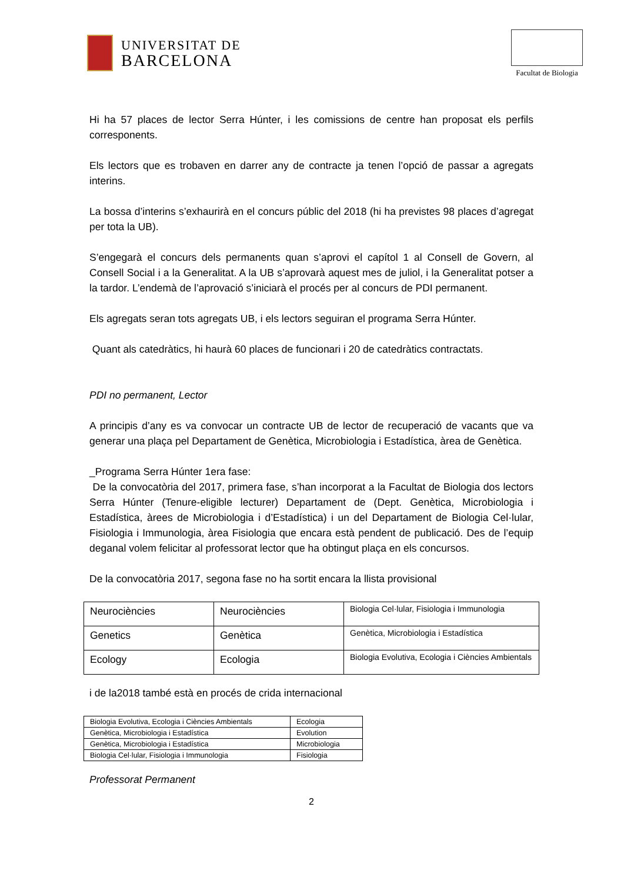UNIVERSITAT DE
BARCELONA
Facultat de Biologia
Hi ha 57 places de lector Serra Húnter, i les comissions de centre han proposat els perfils corresponents.
Els lectors que es trobaven en darrer any de contracte ja tenen l’opció de passar a agregats interins.
La bossa d’interins s’exhaurirà en el concurs públic del 2018 (hi ha previstes 98 places d’agregat per tota la UB).
S’engegarà el concurs dels permanents quan s’aprovi el capítol 1 al Consell de Govern, al Consell Social i a la Generalitat. A la UB s’aprovarà aquest mes de juliol, i la Generalitat potser a la tardor. L’endemà de l’aprovació s’iniciarà el procés per al concurs de PDI permanent.
Els agregats seran tots agregats UB, i els lectors seguiran el programa Serra Húnter.
Quant als catedràtics, hi haurà 60 places de funcionari i 20 de catedràtics contractats.
PDI no permanent, Lector
A principis d’any es va convocar un contracte UB de lector de recuperació de vacants que va generar una plaça pel Departament de Genètica, Microbiologia i Estadística, àrea de Genètica.
_Programa Serra Húnter 1era fase:
De la convocatòria del 2017, primera fase, s’han incorporat a la Facultat de Biologia dos lectors Serra Húnter (Tenure-eligible lecturer) Departament de (Dept. Genètica, Microbiologia i Estadística, àrees de Microbiologia i d’Estadística) i un del Departament de Biologia Cel·lular, Fisiologia i Immunologia, àrea Fisiologia que encara està pendent de publicació. Des de l’equip deganal volem felicitar al professorat lector que ha obtingut plaça en els concursos.
De la convocatòria 2017, segona fase no ha sortit encara la llista provisional
| Neurociències | Neurociències | Biologia Cel·lular, Fisiologia i Immunologia |
| Genetics | Genètica | Genètica, Microbiologia i Estadística |
| Ecology | Ecologia | Biologia Evolutiva, Ecologia i Ciències Ambientals |
i de la2018 també està en procés de crida internacional
| Biologia Evolutiva, Ecologia i Ciències Ambientals | Ecologia |
| Genètica, Microbiologia i Estadística | Evolution |
| Genètica, Microbiologia i Estadística | Microbiologia |
| Biologia Cel·lular, Fisiologia i Immunologia | Fisiologia |
Professorat Permanent
2